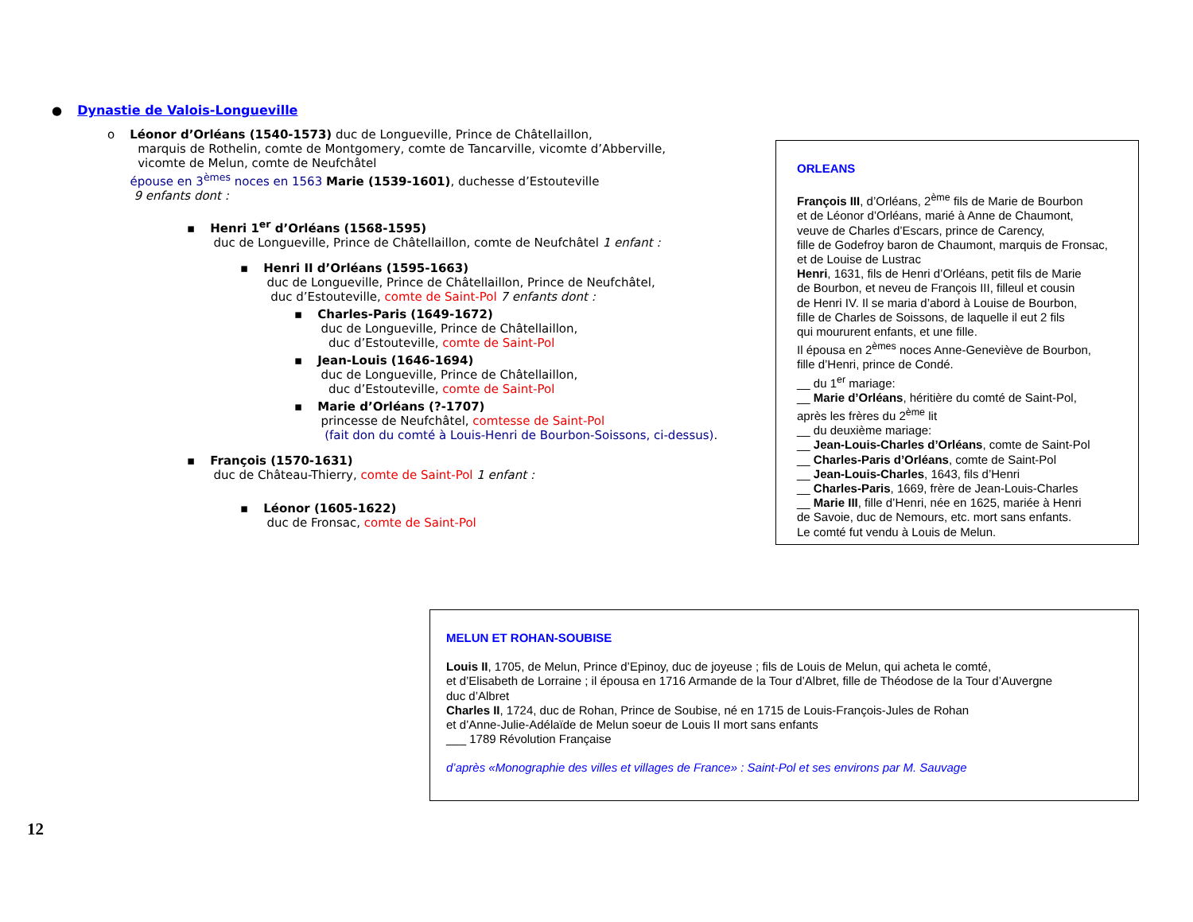● Dynastie de Valois-Longueville
o Léonor d’Orléans (1540-1573) duc de Longueville, Prince de Châtellaillon,
marquis de Rothelin, comte de Montgomery, comte de Tancarville, vicomte d’Abberville,
vicomte de Melun, comte de Neufchâtel
épouse en 3<sup>èmes</sup> noces en 1563 Marie (1539-1601), duchesse d’Estouteville
9 enfants dont :
▪ Henri 1<sup>er</sup> d’Orléans (1568-1595)
duc de Longueville, Prince de Châtellaillon, comte de Neufchâtel 1 enfant :
▪ Henri II d’Orléans (1595-1663)
duc de Longueville, Prince de Châtellaillon, Prince de Neufchâtel,
duc d’Estouteville, comte de Saint-Pol 7 enfants dont :
▪ Charles-Paris (1649-1672)
duc de Longueville, Prince de Châtellaillon,
duc d’Estouteville, comte de Saint-Pol
▪ Jean-Louis (1646-1694)
duc de Longueville, Prince de Châtellaillon,
duc d’Estouteville, comte de Saint-Pol
▪ Marie d’Orléans (?-1707)
princesse de Neufchâtel, comtesse de Saint-Pol
(fait don du comté à Louis-Henri de Bourbon-Soissons, ci-dessus).
▪ François (1570-1631)
duc de Château-Thierry, comte de Saint-Pol 1 enfant :
▪ Léonor (1605-1622)
duc de Fronsac, comte de Saint-Pol
ORLEANS
François III, d’Orléans, 2<sup>ème</sup> fils de Marie de Bourbon
et de Léonor d’Orléans, marié à Anne de Chaumont,
veuve de Charles d’Escars, prince de Carency,
fille de Godefroy baron de Chaumont, marquis de Fronsac,
et de Louise de Lustrac
Henri, 1631, fils de Henri d’Orléans, petit fils de Marie
de Bourbon, et neveu de François III, filleul et cousin
de Henri IV. Il se maria d’abord à Louise de Bourbon,
fille de Charles de Soissons, de laquelle il eut 2 fils
qui moururent enfants, et une fille.
Il épousa en 2<sup>èmes</sup> noces Anne-Geneviève de Bourbon,
fille d’Henri, prince de Condé.
__ du 1<sup>er</sup> mariage:
__ Marie d’Orléans, héritière du comté de Saint-Pol,
après les frères du 2<sup>ème</sup> lit
__ du deuxième mariage:
__ Jean-Louis-Charles d’Orléans, comte de Saint-Pol
__ Charles-Paris d’Orléans, comte de Saint-Pol
__ Jean-Louis-Charles, 1643, fils d’Henri
__ Charles-Paris, 1669, frère de Jean-Louis-Charles
__ Marie III, fille d’Henri, née en 1625, mariée à Henri
de Savoie, duc de Nemours, etc. mort sans enfants.
Le comté fut vendu à Louis de Melun.
MELUN ET ROHAN-SOUBISE
Louis II, 1705, de Melun, Prince d’Epinoy, duc de joyeuse ; fils de Louis de Melun, qui acheta le comté,
et d’Elisabeth de Lorraine ; il épousa en 1716 Armande de la Tour d’Albret, fille de Théodose de la Tour d’Auvergne
duc d’Albret
Charles II, 1724, duc de Rohan, Prince de Soubise, né en 1715 de Louis-François-Jules de Rohan
et d’Anne-Julie-Adélaïde de Melun soeur de Louis II mort sans enfants
___ 1789 Révolution Française
d’après «Monographie des villes et villages de France» : Saint-Pol et ses environs par M. Sauvage
12